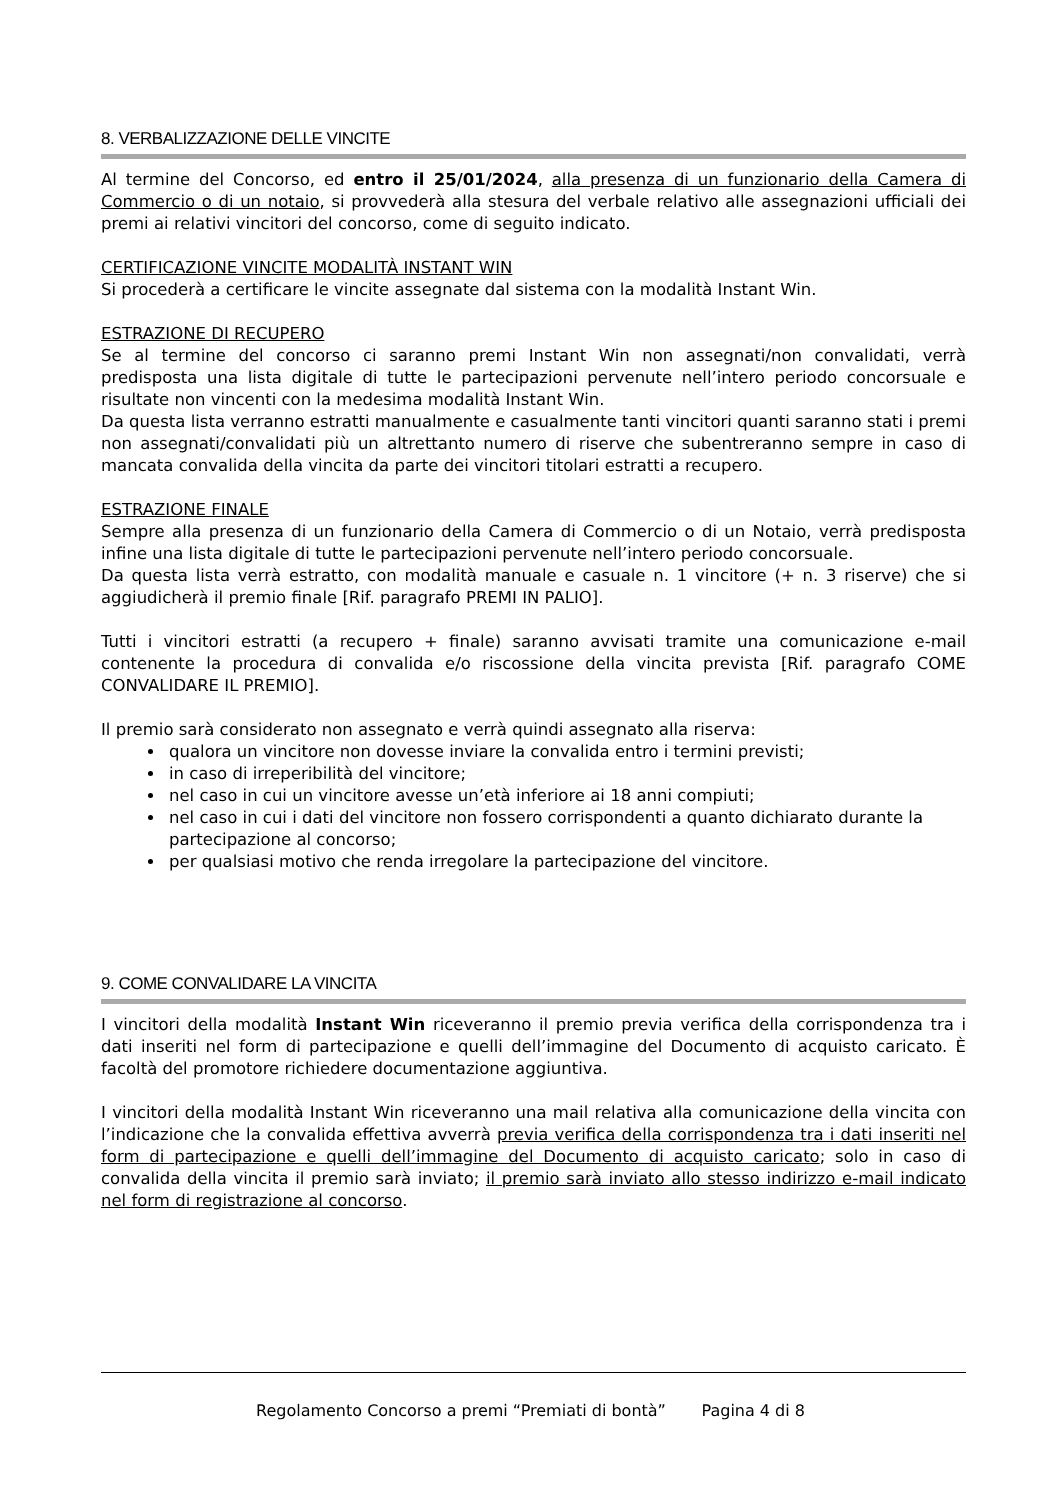8. VERBALIZZAZIONE DELLE VINCITE
Al termine del Concorso, ed entro il 25/01/2024, alla presenza di un funzionario della Camera di Commercio o di un notaio, si provvederà alla stesura del verbale relativo alle assegnazioni ufficiali dei premi ai relativi vincitori del concorso, come di seguito indicato.
CERTIFICAZIONE VINCITE MODALITÀ INSTANT WIN
Si procederà a certificare le vincite assegnate dal sistema con la modalità Instant Win.
ESTRAZIONE DI RECUPERO
Se al termine del concorso ci saranno premi Instant Win non assegnati/non convalidati, verrà predisposta una lista digitale di tutte le partecipazioni pervenute nell’intero periodo concorsuale e risultate non vincenti con la medesima modalità Instant Win.
Da questa lista verranno estratti manualmente e casualmente tanti vincitori quanti saranno stati i premi non assegnati/convalidati più un altrettanto numero di riserve che subentreranno sempre in caso di mancata convalida della vincita da parte dei vincitori titolari estratti a recupero.
ESTRAZIONE FINALE
Sempre alla presenza di un funzionario della Camera di Commercio o di un Notaio, verrà predisposta infine una lista digitale di tutte le partecipazioni pervenute nell’intero periodo concorsuale.
Da questa lista verrà estratto, con modalità manuale e casuale n. 1 vincitore (+ n. 3 riserve) che si aggiudicherà il premio finale [Rif. paragrafo PREMI IN PALIO].
Tutti i vincitori estratti (a recupero + finale) saranno avvisati tramite una comunicazione e-mail contenente la procedura di convalida e/o riscossione della vincita prevista [Rif. paragrafo COME CONVALIDARE IL PREMIO].
Il premio sarà considerato non assegnato e verrà quindi assegnato alla riserva:
qualora un vincitore non dovesse inviare la convalida entro i termini previsti;
in caso di irreperibilità del vincitore;
nel caso in cui un vincitore avesse un’età inferiore ai 18 anni compiuti;
nel caso in cui i dati del vincitore non fossero corrispondenti a quanto dichiarato durante la partecipazione al concorso;
per qualsiasi motivo che renda irregolare la partecipazione del vincitore.
9. COME CONVALIDARE LA VINCITA
I vincitori della modalità Instant Win riceveranno il premio previa verifica della corrispondenza tra i dati inseriti nel form di partecipazione e quelli dell’immagine del Documento di acquisto caricato. È facoltà del promotore richiedere documentazione aggiuntiva.
I vincitori della modalità Instant Win riceveranno una mail relativa alla comunicazione della vincita con l’indicazione che la convalida effettiva avverrà previa verifica della corrispondenza tra i dati inseriti nel form di partecipazione e quelli dell’immagine del Documento di acquisto caricato; solo in caso di convalida della vincita il premio sarà inviato; il premio sarà inviato allo stesso indirizzo e-mail indicato nel form di registrazione al concorso.
Regolamento Concorso a premi “Premiati di bontà” Pagina 4 di 8